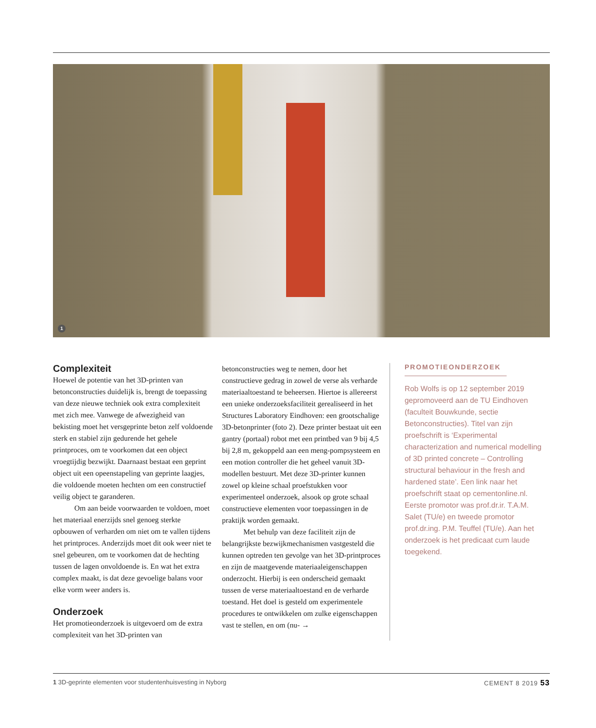1
Complexiteit
Hoewel de potentie van het 3D-printen van betonconstructies duidelijk is, brengt de toepassing van deze nieuwe techniek ook extra complexiteit met zich mee. Vanwege de afwezigheid van bekisting moet het versgeprinte beton zelf voldoende sterk en stabiel zijn gedurende het gehele printproces, om te voorkomen dat een object vroegtijdig bezwijkt. Daarnaast bestaat een geprint object uit een opeenstapeling van geprinte laagjes, die voldoende moeten hechten om een constructief veilig object te garanderen.
Om aan beide voorwaarden te voldoen, moet het materiaal enerzijds snel genoeg sterkte opbouwen of verharden om niet om te vallen tijdens het printproces. Anderzijds moet dit ook weer niet te snel gebeuren, om te voorkomen dat de hechting tussen de lagen onvoldoende is. En wat het extra complex maakt, is dat deze gevoelige balans voor elke vorm weer anders is.
Onderzoek
Het promotieonderzoek is uitgevoerd om de extra complexiteit van het 3D-printen van
betonconstructies weg te nemen, door het constructieve gedrag in zowel de verse als verharde materiaaltoestand te beheersen. Hiertoe is allereerst een unieke onderzoeksfaciliteit gerealiseerd in het Structures Laboratory Eindhoven: een grootschalige 3D-betonprinter (foto 2). Deze printer bestaat uit een gantry (portaal) robot met een printbed van 9 bij 4,5 bij 2,8 m, gekoppeld aan een meng-pompsysteem en een motion controller die het geheel vanuit 3D-modellen bestuurt. Met deze 3D-printer kunnen zowel op kleine schaal proefstukken voor experimenteel onderzoek, alsook op grote schaal constructieve elementen voor toepassingen in de praktijk worden gemaakt.
Met behulp van deze faciliteit zijn de belangrijkste bezwijkmechanismen vastgesteld die kunnen optreden ten gevolge van het 3D-printproces en zijn de maatgevende materiaaleigenschappen onderzocht. Hierbij is een onderscheid gemaakt tussen de verse materiaaltoestand en de verharde toestand. Het doel is gesteld om experimentele procedures te ontwikkelen om zulke eigenschappen vast te stellen, en om (nu- →
PROMOTIEONDERZOEK
Rob Wolfs is op 12 september 2019 gepromoveerd aan de TU Eindhoven (faculteit Bouwkunde, sectie Betonconstructies). Titel van zijn proefschrift is ‘Experimental characterization and numerical modelling of 3D printed concrete – Controlling structural behaviour in the fresh and hardened state’. Een link naar het proefschrift staat op cementonline.nl. Eerste promotor was prof.dr.ir. T.A.M. Salet (TU/e) en tweede promotor prof.dr.ing. P.M. Teuffel (TU/e). Aan het onderzoek is het predicaat cum laude toegekend.
1 3D-geprinte elementen voor studentenhuisvesting in Nyborg CEMENT 8 2019 53